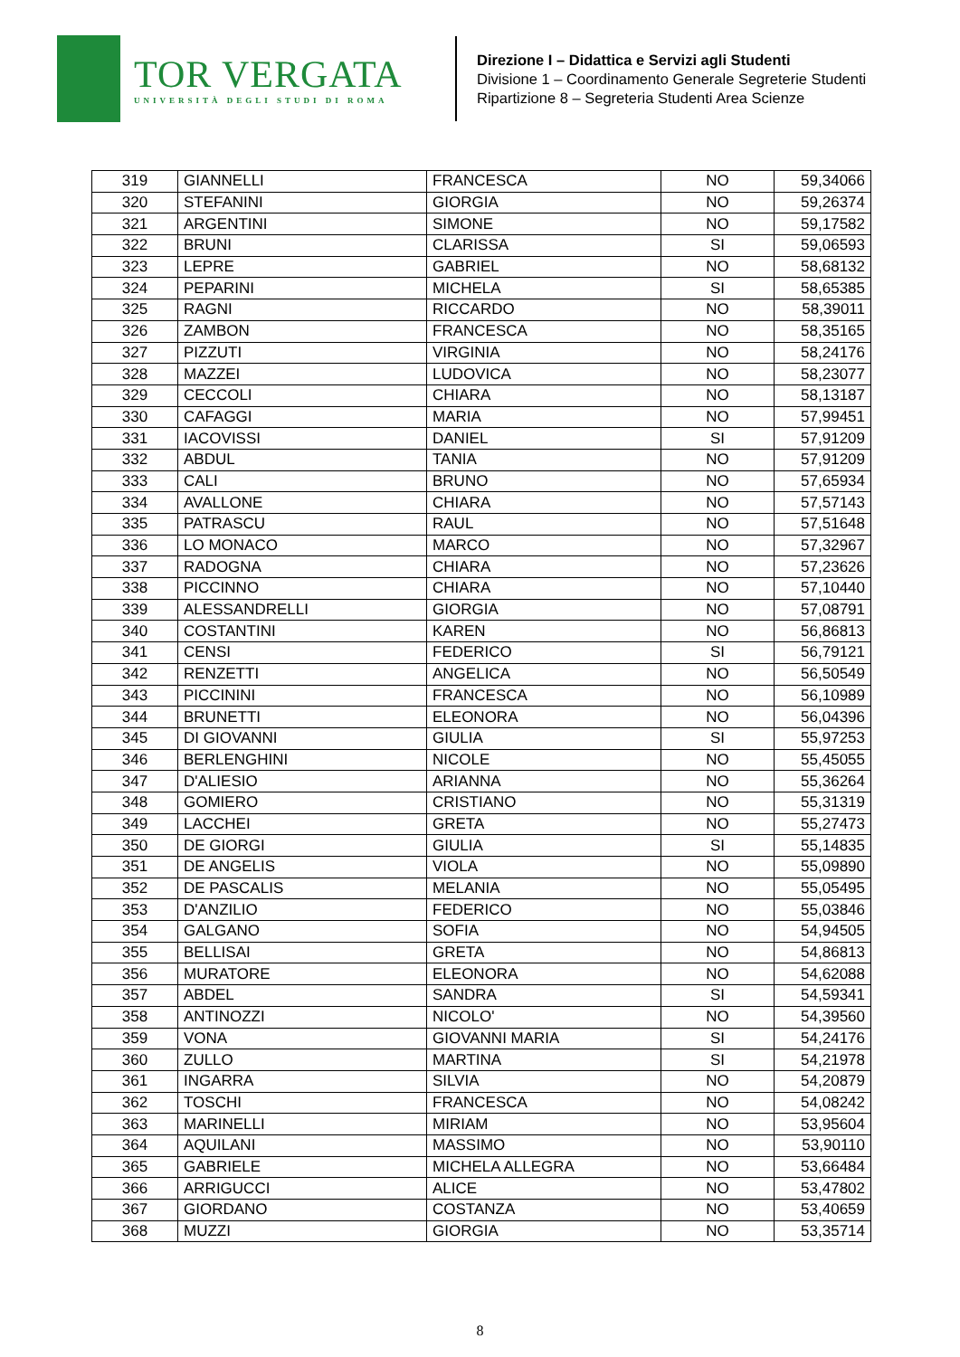TOR VERGATA
UNIVERSITÀ DEGLI STUDI DI ROMA
Direzione I – Didattica e Servizi agli Studenti
Divisione 1 – Coordinamento Generale Segreterie Studenti
Ripartizione 8 – Segreteria Studenti Area Scienze
| 319 | GIANNELLI | FRANCESCA | NO | 59,34066 |
| 320 | STEFANINI | GIORGIA | NO | 59,26374 |
| 321 | ARGENTINI | SIMONE | NO | 59,17582 |
| 322 | BRUNI | CLARISSA | SI | 59,06593 |
| 323 | LEPRE | GABRIEL | NO | 58,68132 |
| 324 | PEPARINI | MICHELA | SI | 58,65385 |
| 325 | RAGNI | RICCARDO | NO | 58,39011 |
| 326 | ZAMBON | FRANCESCA | NO | 58,35165 |
| 327 | PIZZUTI | VIRGINIA | NO | 58,24176 |
| 328 | MAZZEI | LUDOVICA | NO | 58,23077 |
| 329 | CECCOLI | CHIARA | NO | 58,13187 |
| 330 | CAFAGGI | MARIA | NO | 57,99451 |
| 331 | IACOVISSI | DANIEL | SI | 57,91209 |
| 332 | ABDUL | TANIA | NO | 57,91209 |
| 333 | CALI | BRUNO | NO | 57,65934 |
| 334 | AVALLONE | CHIARA | NO | 57,57143 |
| 335 | PATRASCU | RAUL | NO | 57,51648 |
| 336 | LO MONACO | MARCO | NO | 57,32967 |
| 337 | RADOGNA | CHIARA | NO | 57,23626 |
| 338 | PICCINNO | CHIARA | NO | 57,10440 |
| 339 | ALESSANDRELLI | GIORGIA | NO | 57,08791 |
| 340 | COSTANTINI | KAREN | NO | 56,86813 |
| 341 | CENSI | FEDERICO | SI | 56,79121 |
| 342 | RENZETTI | ANGELICA | NO | 56,50549 |
| 343 | PICCININI | FRANCESCA | NO | 56,10989 |
| 344 | BRUNETTI | ELEONORA | NO | 56,04396 |
| 345 | DI GIOVANNI | GIULIA | SI | 55,97253 |
| 346 | BERLENGHINI | NICOLE | NO | 55,45055 |
| 347 | D'ALIESIO | ARIANNA | NO | 55,36264 |
| 348 | GOMIERO | CRISTIANO | NO | 55,31319 |
| 349 | LACCHEI | GRETA | NO | 55,27473 |
| 350 | DE GIORGI | GIULIA | SI | 55,14835 |
| 351 | DE ANGELIS | VIOLA | NO | 55,09890 |
| 352 | DE PASCALIS | MELANIA | NO | 55,05495 |
| 353 | D'ANZILIO | FEDERICO | NO | 55,03846 |
| 354 | GALGANO | SOFIA | NO | 54,94505 |
| 355 | BELLISAI | GRETA | NO | 54,86813 |
| 356 | MURATORE | ELEONORA | NO | 54,62088 |
| 357 | ABDEL | SANDRA | SI | 54,59341 |
| 358 | ANTINOZZI | NICOLO' | NO | 54,39560 |
| 359 | VONA | GIOVANNI MARIA | SI | 54,24176 |
| 360 | ZULLO | MARTINA | SI | 54,21978 |
| 361 | INGARRA | SILVIA | NO | 54,20879 |
| 362 | TOSCHI | FRANCESCA | NO | 54,08242 |
| 363 | MARINELLI | MIRIAM | NO | 53,95604 |
| 364 | AQUILANI | MASSIMO | NO | 53,90110 |
| 365 | GABRIELE | MICHELA ALLEGRA | NO | 53,66484 |
| 366 | ARRIGUCCI | ALICE | NO | 53,47802 |
| 367 | GIORDANO | COSTANZA | NO | 53,40659 |
| 368 | MUZZI | GIORGIA | NO | 53,35714 |
8